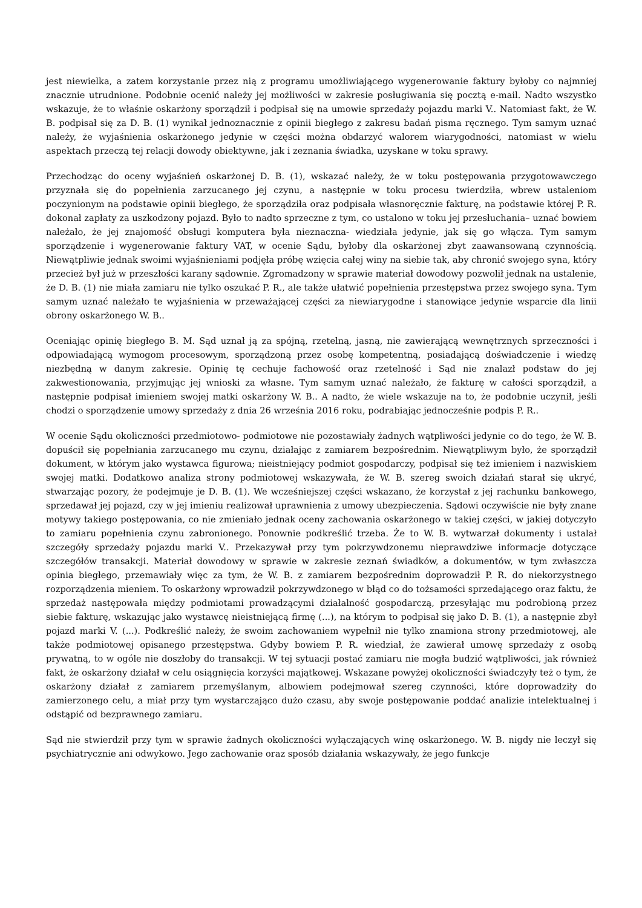jest niewielka, a zatem korzystanie przez nią z programu umożliwiającego wygenerowanie faktury byłoby co najmniej znacznie utrudnione. Podobnie ocenić należy jej możliwości w zakresie posługiwania się pocztą e-mail. Nadto wszystko wskazuje, że to właśnie oskarżony sporządził i podpisał się na umowie sprzedaży pojazdu marki V.. Natomiast fakt, że W. B. podpisał się za D. B. (1) wynikał jednoznacznie z opinii biegłego z zakresu badań pisma ręcznego. Tym samym uznać należy, że wyjaśnienia oskarżonego jedynie w części można obdarzyć walorem wiarygodności, natomiast w wielu aspektach przeczą tej relacji dowody obiektywne, jak i zeznania świadka, uzyskane w toku sprawy.
Przechodząc do oceny wyjaśnień oskarżonej D. B. (1), wskazać należy, że w toku postępowania przygotowawczego przyznała się do popełnienia zarzucanego jej czynu, a następnie w toku procesu twierdziła, wbrew ustaleniom poczynionym na podstawie opinii biegłego, że sporządziła oraz podpisała własnoręcznie fakturę, na podstawie której P. R. dokonał zapłaty za uszkodzony pojazd. Było to nadto sprzeczne z tym, co ustalono w toku jej przesłuchania– uznać bowiem należało, że jej znajomość obsługi komputera była nieznaczna- wiedziała jedynie, jak się go włącza. Tym samym sporządzenie i wygenerowanie faktury VAT, w ocenie Sądu, byłoby dla oskarżonej zbyt zaawansowaną czynnością. Niewątpliwie jednak swoimi wyjaśnieniami podjęła próbę wzięcia całej winy na siebie tak, aby chronić swojego syna, który przecież był już w przeszłości karany sądownie. Zgromadzony w sprawie materiał dowodowy pozwolił jednak na ustalenie, że D. B. (1) nie miała zamiaru nie tylko oszukać P. R., ale także ułatwić popełnienia przestępstwa przez swojego syna. Tym samym uznać należało te wyjaśnienia w przeważającej części za niewiarygodne i stanowiące jedynie wsparcie dla linii obrony oskarżonego W. B..
Oceniając opinię biegłego B. M. Sąd uznał ją za spójną, rzetelną, jasną, nie zawierającą wewnętrznych sprzeczności i odpowiadającą wymogom procesowym, sporządzoną przez osobę kompetentną, posiadającą doświadczenie i wiedzę niezbędną w danym zakresie. Opinię tę cechuje fachowość oraz rzetelność i Sąd nie znalazł podstaw do jej zakwestionowania, przyjmując jej wnioski za własne. Tym samym uznać należało, że fakturę w całości sporządził, a następnie podpisał imieniem swojej matki oskarżony W. B.. A nadto, że wiele wskazuje na to, że podobnie uczynił, jeśli chodzi o sporządzenie umowy sprzedaży z dnia 26 września 2016 roku, podrabiając jednocześnie podpis P. R..
W ocenie Sądu okoliczności przedmiotowo- podmiotowe nie pozostawiały żadnych wątpliwości jedynie co do tego, że W. B. dopuścił się popełniania zarzucanego mu czynu, działając z zamiarem bezpośrednim. Niewątpliwym było, że sporządził dokument, w którym jako wystawca figurowa; nieistniejący podmiot gospodarczy, podpisał się też imieniem i nazwiskiem swojej matki. Dodatkowo analiza strony podmiotowej wskazywała, że W. B. szereg swoich działań starał się ukryć, stwarzając pozory, że podejmuje je D. B. (1). We wcześniejszej części wskazano, że korzystał z jej rachunku bankowego, sprzedawał jej pojazd, czy w jej imieniu realizował uprawnienia z umowy ubezpieczenia. Sądowi oczywiście nie były znane motywy takiego postępowania, co nie zmieniało jednak oceny zachowania oskarżonego w takiej części, w jakiej dotyczyło to zamiaru popełnienia czynu zabronionego. Ponownie podkreślić trzeba. Że to W. B. wytwarzał dokumenty i ustalał szczegóły sprzedaży pojazdu marki V.. Przekazywał przy tym pokrzywdzonemu nieprawdziwe informacje dotyczące szczegółów transakcji. Materiał dowodowy w sprawie w zakresie zeznań świadków, a dokumentów, w tym zwłaszcza opinia biegłego, przemawiały więc za tym, że W. B. z zamiarem bezpośrednim doprowadził P. R. do niekorzystnego rozporządzenia mieniem. To oskarżony wprowadził pokrzywdzonego w błąd co do tożsamości sprzedającego oraz faktu, że sprzedaż następowała między podmiotami prowadzącymi działalność gospodarczą, przesyłając mu podrobioną przez siebie fakturę, wskazując jako wystawcę nieistniejącą firmę (...), na którym to podpisał się jako D. B. (1), a następnie zbył pojazd marki V. (...). Podkreślić należy, że swoim zachowaniem wypełnił nie tylko znamiona strony przedmiotowej, ale także podmiotowej opisanego przestępstwa. Gdyby bowiem P. R. wiedział, że zawierał umowę sprzedaży z osobą prywatną, to w ogóle nie doszłoby do transakcji. W tej sytuacji postać zamiaru nie mogła budzić wątpliwości, jak również fakt, że oskarżony działał w celu osiągnięcia korzyści majątkowej. Wskazane powyżej okoliczności świadczyły też o tym, że oskarżony działał z zamiarem przemyślanym, albowiem podejmował szereg czynności, które doprowadziły do zamierzonego celu, a miał przy tym wystarczająco dużo czasu, aby swoje postępowanie poddać analizie intelektualnej i odstąpić od bezprawnego zamiaru.
Sąd nie stwierdził przy tym w sprawie żadnych okoliczności wyłączających winę oskarżonego. W. B. nigdy nie leczył się psychiatrycznie ani odwykowo. Jego zachowanie oraz sposób działania wskazywały, że jego funkcje